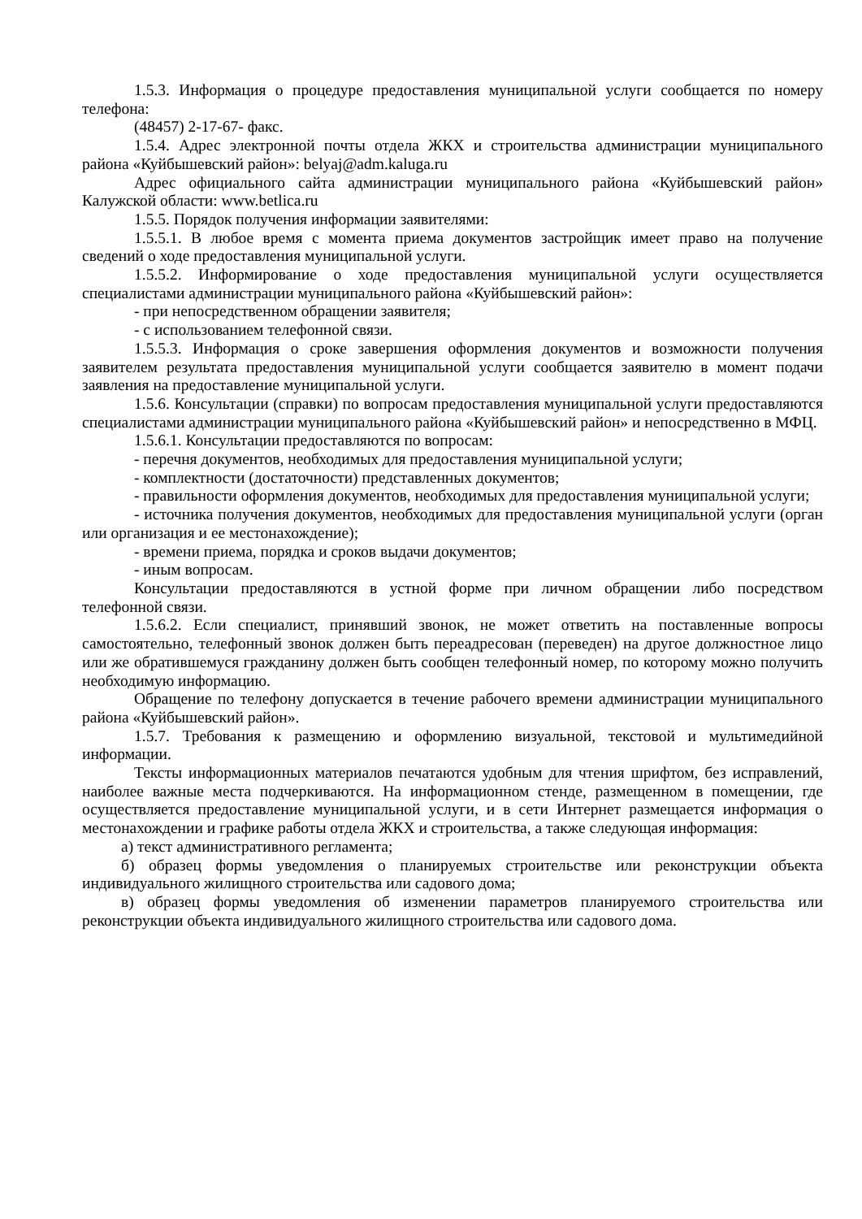1.5.3. Информация о процедуре предоставления муниципальной услуги сообщается по номеру телефона:
(48457) 2-17-67- факс.
1.5.4. Адрес электронной почты отдела ЖКХ и строительства администрации муниципального района «Куйбышевский район»: belyaj@adm.kaluga.ru
Адрес официального сайта администрации муниципального района «Куйбышевский район» Калужской области: www.betlica.ru
1.5.5. Порядок получения информации заявителями:
1.5.5.1. В любое время с момента приема документов застройщик имеет право на получение сведений о ходе предоставления муниципальной услуги.
1.5.5.2. Информирование о ходе предоставления муниципальной услуги осуществляется специалистами администрации муниципального района «Куйбышевский район»:
- при непосредственном обращении заявителя;
- с использованием телефонной связи.
1.5.5.3. Информация о сроке завершения оформления документов и возможности получения заявителем результата предоставления муниципальной услуги сообщается заявителю в момент подачи заявления на предоставление муниципальной услуги.
1.5.6. Консультации (справки) по вопросам предоставления муниципальной услуги предоставляются специалистами администрации муниципального района «Куйбышевский район» и непосредственно в МФЦ.
1.5.6.1. Консультации предоставляются по вопросам:
- перечня документов, необходимых для предоставления муниципальной услуги;
- комплектности (достаточности) представленных документов;
- правильности оформления документов, необходимых для предоставления муниципальной услуги;
- источника получения документов, необходимых для предоставления муниципальной услуги (орган или организация и ее местонахождение);
- времени приема, порядка и сроков выдачи документов;
- иным вопросам.
Консультации предоставляются в устной форме при личном обращении либо посредством телефонной связи.
1.5.6.2. Если специалист, принявший звонок, не может ответить на поставленные вопросы самостоятельно, телефонный звонок должен быть переадресован (переведен) на другое должностное лицо или же обратившемуся гражданину должен быть сообщен телефонный номер, по которому можно получить необходимую информацию.
Обращение по телефону допускается в течение рабочего времени администрации муниципального района «Куйбышевский район».
1.5.7. Требования к размещению и оформлению визуальной, текстовой и мультимедийной информации.
Тексты информационных материалов печатаются удобным для чтения шрифтом, без исправлений, наиболее важные места подчеркиваются. На информационном стенде, размещенном в помещении, где осуществляется предоставление муниципальной услуги, и в сети Интернет размещается информация о местонахождении и графике работы отдела ЖКХ и строительства, а также следующая информация:
а) текст административного регламента;
б) образец формы уведомления о планируемых строительстве или реконструкции объекта индивидуального жилищного строительства или садового дома;
в) образец формы уведомления об изменении параметров планируемого строительства или реконструкции объекта индивидуального жилищного строительства или садового дома.